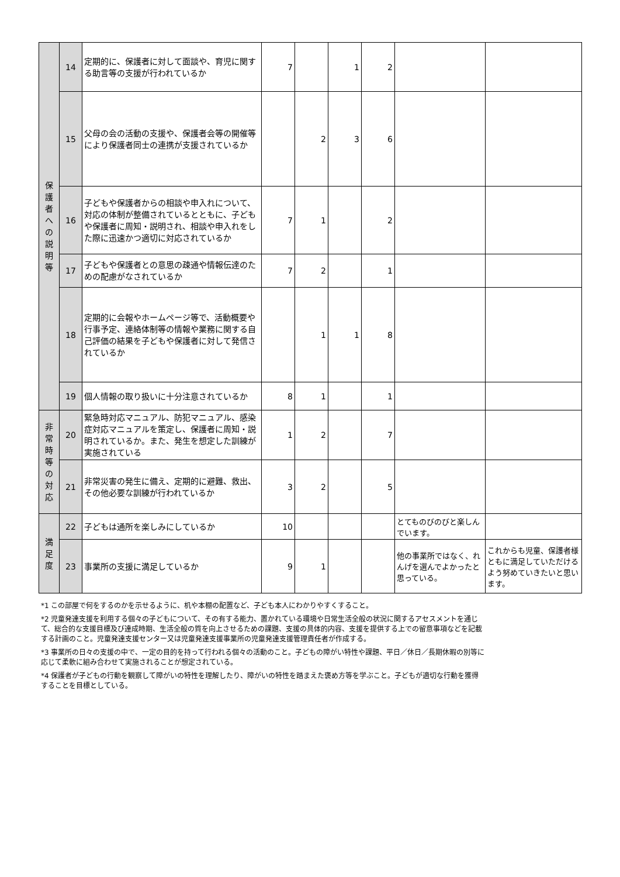| 保 護 者 へ の 説 明 等 | 14 | 定期的に、保護者に対して面談や、育児に関する助言等の支援が行われているか | 7 | | 1 | 2 | | |
| | 15 | 父母の会の活動の支援や、保護者会等の開催等により保護者同士の連携が支援されているか | | 2 | 3 | 6 | | |
| | 16 | 子どもや保護者からの相談や申入れについて、対応の体制が整備されているとともに、子どもや保護者に周知・説明され、相談や申入れをした際に迅速かつ適切に対応されているか | 7 | 1 | | 2 | | |
| | 17 | 子どもや保護者との意思の疎通や情報伝達のための配慮がなされているか | 7 | 2 | | 1 | | |
| | 18 | 定期的に会報やホームページ等で、活動概要や行事予定、連絡体制等の情報や業務に関する自己評価の結果を子どもや保護者に対して発信されているか | | 1 | 1 | 8 | | |
| | 19 | 個人情報の取り扱いに十分注意されているか | 8 | 1 | | 1 | | |
| 非 常 時 等 の 対 応 | 20 | 緊急時対応マニュアル、防犯マニュアル、感染症対応マニュアルを策定し、保護者に周知・説明されているか。また、発生を想定した訓練が実施されている | 1 | 2 | | 7 | | |
| | 21 | 非常災害の発生に備え、定期的に避難、救出、その他必要な訓練が行われているか | 3 | 2 | | 5 | | |
| 満 足 度 | 22 | 子どもは通所を楽しみにしているか | 10 | | | | とてものびのびと楽しんでいます。 | |
| | 23 | 事業所の支援に満足しているか | 9 | 1 | | | 他の事業所ではなく、れんげを選んでよかったと思っている。 | これからも児童、保護者様ともに満足していただけるよう努めていきたいと思います。 |
*1 この部屋で何をするのかを示せるように、机や本棚の配置など、子ども本人にわかりやすくすること。
*2 児童発達支援を利用する個々の子どもについて、その有する能力、置かれている環境や日常生活全般の状況に関するアセスメントを通じて、総合的な支援目標及び達成時期、生活全般の質を向上させるための課題、支援の具体的内容、支援を提供する上での留意事項などを記載する計画のこと。児童発達支援センター又は児童発達支援事業所の児童発達支援管理責任者が作成する。
*3 事業所の日々の支援の中で、一定の目的を持って行われる個々の活動のこと。子どもの障がい特性や課題、平日／休日／長期休暇の別等に応じて柔軟に組み合わせて実施されることが想定されている。
*4 保護者が子どもの行動を観察して障がいの特性を理解したり、障がいの特性を踏まえた褒め方等を学ぶこと。子どもが適切な行動を獲得することを目標としている。